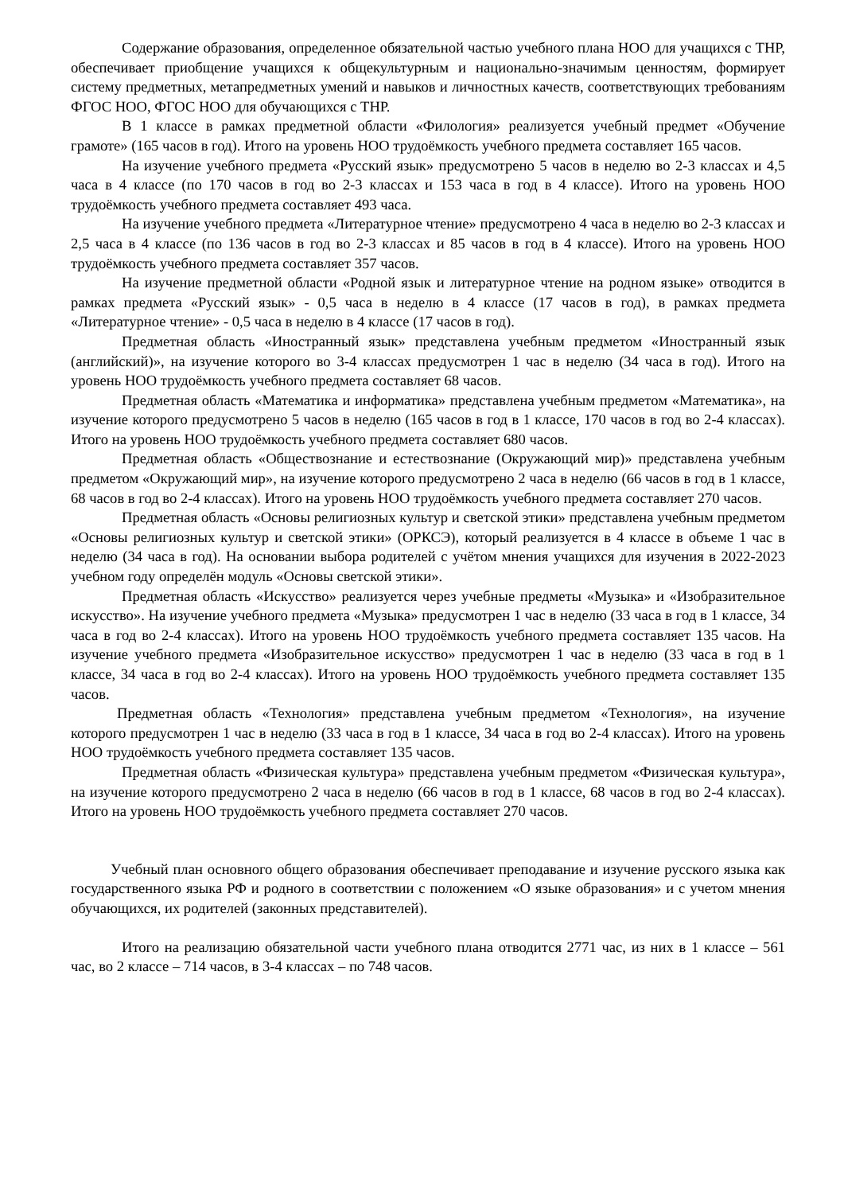Содержание образования, определенное обязательной частью учебного плана НОО для учащихся с ТНР, обеспечивает приобщение учащихся к общекультурным и национально-значимым ценностям, формирует систему предметных, метапредметных умений и навыков и личностных качеств, соответствующих требованиям ФГОС НОО, ФГОС НОО для обучающихся с ТНР.
В 1 классе в рамках предметной области «Филология» реализуется учебный предмет «Обучение грамоте» (165 часов в год). Итого на уровень НОО трудоёмкость учебного предмета составляет 165 часов.
На изучение учебного предмета «Русский язык» предусмотрено 5 часов в неделю во 2-3 классах и 4,5 часа в 4 классе (по 170 часов в год во 2-3 классах и 153 часа в год в 4 классе). Итого на уровень НОО трудоёмкость учебного предмета составляет 493 часа.
На изучение учебного предмета «Литературное чтение» предусмотрено 4 часа в неделю во 2-3 классах и 2,5 часа в 4 классе (по 136 часов в год во 2-3 классах и 85 часов в год в 4 классе). Итого на уровень НОО трудоёмкость учебного предмета составляет 357 часов.
На изучение предметной области «Родной язык и литературное чтение на родном языке» отводится в рамках предмета «Русский язык» - 0,5 часа в неделю в 4 классе (17 часов в год), в рамках предмета «Литературное чтение» - 0,5 часа в неделю в 4 классе (17 часов в год).
Предметная область «Иностранный язык» представлена учебным предметом «Иностранный язык (английский)», на изучение которого во 3-4 классах предусмотрен 1 час в неделю (34 часа в год). Итого на уровень НОО трудоёмкость учебного предмета составляет 68 часов.
Предметная область «Математика и информатика» представлена учебным предметом «Математика», на изучение которого предусмотрено 5 часов в неделю (165 часов в год в 1 классе, 170 часов в год во 2-4 классах). Итого на уровень НОО трудоёмкость учебного предмета составляет 680 часов.
Предметная область «Обществознание и естествознание (Окружающий мир)» представлена учебным предметом «Окружающий мир», на изучение которого предусмотрено 2 часа в неделю (66 часов в год в 1 классе, 68 часов в год во 2-4 классах). Итого на уровень НОО трудоёмкость учебного предмета составляет 270 часов.
Предметная область «Основы религиозных культур и светской этики» представлена учебным предметом «Основы религиозных культур и светской этики» (ОРКСЭ), который реализуется в 4 классе в объеме 1 час в неделю (34 часа в год). На основании выбора родителей с учётом мнения учащихся для изучения в 2022-2023 учебном году определён модуль «Основы светской этики».
Предметная область «Искусство» реализуется через учебные предметы «Музыка» и «Изобразительное искусство». На изучение учебного предмета «Музыка» предусмотрен 1 час в неделю (33 часа в год в 1 классе, 34 часа в год во 2-4 классах). Итого на уровень НОО трудоёмкость учебного предмета составляет 135 часов. На изучение учебного предмета «Изобразительное искусство» предусмотрен 1 час в неделю (33 часа в год в 1 классе, 34 часа в год во 2-4 классах). Итого на уровень НОО трудоёмкость учебного предмета составляет 135 часов.
Предметная область «Технология» представлена учебным предметом «Технология», на изучение которого предусмотрен 1 час в неделю (33 часа в год в 1 классе, 34 часа в год во 2-4 классах). Итого на уровень НОО трудоёмкость учебного предмета составляет 135 часов.
Предметная область «Физическая культура» представлена учебным предметом «Физическая культура», на изучение которого предусмотрено 2 часа в неделю (66 часов в год в 1 классе, 68 часов в год во 2-4 классах). Итого на уровень НОО трудоёмкость учебного предмета составляет 270 часов.
Учебный план основного общего образования обеспечивает преподавание и изучение русского языка как государственного языка РФ и родного в соответствии с положением «О языке образования» и с учетом мнения обучающихся, их родителей (законных представителей).
Итого на реализацию обязательной части учебного плана отводится 2771 час, из них в 1 классе – 561 час, во 2 классе – 714 часов, в 3-4 классах – по 748 часов.